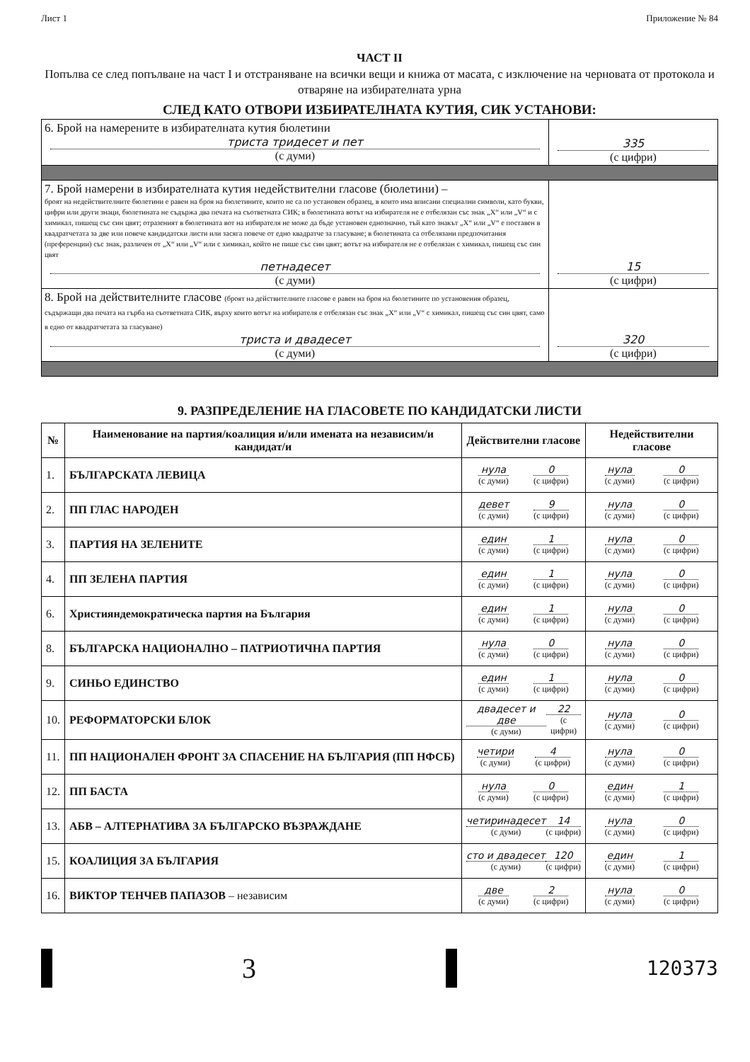Лист 1 Приложение № 84
ЧАСТ II
Попълва се след попълване на част I и отстраняване на всички вещи и книжа от масата, с изключение на черновата от протокола и отваряне на избирателната урна
СЛЕД КАТО ОТВОРИ ИЗБИРАТЕЛНАТА КУТИЯ, СИК УСТАНОВИ:
| 6. Брой на намерените в избирателната кутия бюлетини триста тридесет и пет (с думи) | 335 (с цифри) |
| 7. Брой намерени в избирателната кутия недействителни гласове (бюлетини) – броят на недействителните бюлетини е равен на броя на бюлетините, които не са по установен образец, в които има вписани специални символи, като букви, цифри или други знаци, бюлетината не съдържа два печата на съответната СИК; в бюлетината вотът на избирателя не е отбелязан със знак „X“ или „V“ и с химикал, пишещ със син цвят; отразеният в бюлетината вот на избирателя не може да бъде установен еднозначно, тъй като знакът „X“ или „V“ е поставен в квадратчетата за две или повече кандидатски листи или засяга повече от едно квадратче за гласуване; в бюлетината са отбелязани предпочитания (преференции) със знак, различен от „X“ или „V“ или с химикал, който не пише със син цвят; вотът на избирателя не е отбелязан с химикал, пишещ със син цвят петнадесет (с думи) | 15 (с цифри) |
| 8. Брой на действителните гласове (броят на действителните гласове е равен на броя на бюлетините по установения образец, съдържащи два печата на гърба на съответната СИК, върху които вотът на избирателя е отбелязан със знак „X“ или „V“ с химикал, пишещ със син цвят, само в едно от квадратчетата за гласуване) триста и двадесет (с думи) | 320 (с цифри) |
9. РАЗПРЕДЕЛЕНИЕ НА ГЛАСОВЕТЕ ПО КАНДИДАТСКИ ЛИСТИ
| № | Наименование на партия/коалиция и/или имената на независим/и кандидат/и | Действителни гласове | Недействителни гласове |
| --- | --- | --- | --- |
| 1. | БЪЛГАРСКАТА ЛЕВИЦА | нула (с думи) 0 (с цифри) | нула (с думи) 0 (с цифри) |
| 2. | ПП ГЛАС НАРОДЕН | девет (с думи) 9 (с цифри) | нула (с думи) 0 (с цифри) |
| 3. | ПАРТИЯ НА ЗЕЛЕНИТЕ | един (с думи) 1 (с цифри) | нула (с думи) 0 (с цифри) |
| 4. | ПП ЗЕЛЕНА ПАРТИЯ | един (с думи) 1 (с цифри) | нула (с думи) 0 (с цифри) |
| 6. | Християндемократическа партия на България | един (с думи) 1 (с цифри) | нула (с думи) 0 (с цифри) |
| 8. | БЪЛГАРСКА НАЦИОНАЛНО – ПАТРИОТИЧНА ПАРТИЯ | нула (с думи) 0 (с цифри) | нула (с думи) 0 (с цифри) |
| 9. | СИНЬО ЕДИНСТВО | един (с думи) 1 (с цифри) | нула (с думи) 0 (с цифри) |
| 10. | РЕФОРМАТОРСКИ БЛОК | двадесет и две (с думи) 22 (с цифри) | нула (с думи) 0 (с цифри) |
| 11. | ПП НАЦИОНАЛЕН ФРОНТ ЗА СПАСЕНИЕ НА БЪЛГАРИЯ (ПП НФСБ) | четири (с думи) 4 (с цифри) | нула (с думи) 0 (с цифри) |
| 12. | ПП БАСТА | нула (с думи) 0 (с цифри) | един (с думи) 1 (с цифри) |
| 13. | АБВ – АЛТЕРНАТИВА ЗА БЪЛГАРСКО ВЪЗРАЖДАНЕ | четиринадесет (с думи) 14 (с цифри) | нула (с думи) 0 (с цифри) |
| 15. | КОАЛИЦИЯ ЗА БЪЛГАРИЯ | сто и двадесет (с думи) 120 (с цифри) | един (с думи) 1 (с цифри) |
| 16. | ВИКТОР ТЕНЧЕВ ПАПАЗОВ – независим | две (с думи) 2 (с цифри) | нула (с думи) 0 (с цифри) |
3
120373